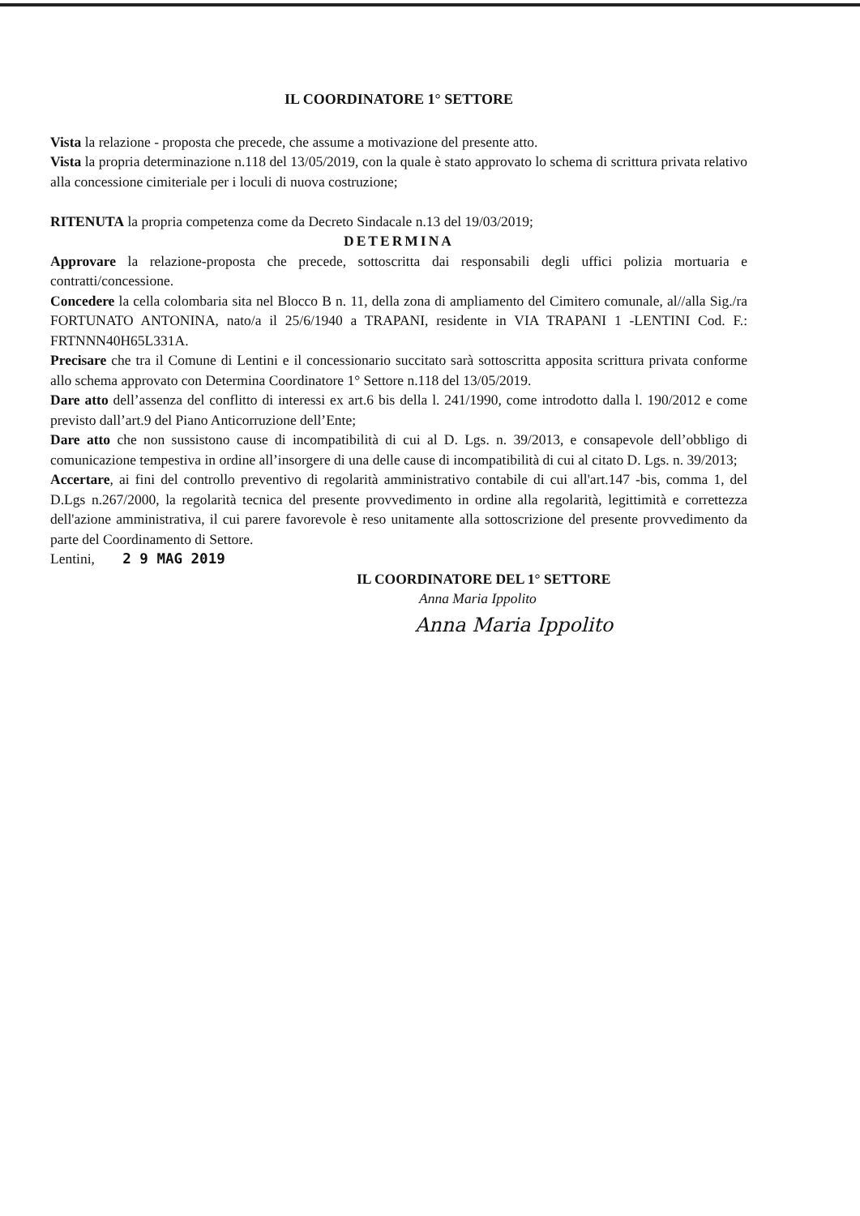IL COORDINATORE 1° SETTORE
Vista la relazione - proposta che precede, che assume a motivazione del presente atto.
Vista la propria determinazione n.118 del 13/05/2019, con la quale è stato approvato lo schema di scrittura privata relativo alla concessione cimiteriale per i loculi di nuova costruzione;
RITENUTA la propria competenza come da Decreto Sindacale n.13 del 19/03/2019;
DETERMINA
Approvare la relazione-proposta che precede, sottoscritta dai responsabili degli uffici polizia mortuaria e contratti/concessione.
Concedere la cella colombaria sita nel Blocco B n. 11, della zona di ampliamento del Cimitero comunale, al//alla Sig./ra FORTUNATO ANTONINA, nato/a il 25/6/1940 a TRAPANI, residente in VIA TRAPANI 1 -LENTINI Cod. F.: FRTNNN40H65L331A.
Precisare che tra il Comune di Lentini e il concessionario succitato sarà sottoscritta apposita scrittura privata conforme allo schema approvato con Determina Coordinatore 1° Settore n.118 del 13/05/2019.
Dare atto dell’assenza del conflitto di interessi ex art.6 bis della l. 241/1990, come introdotto dalla l. 190/2012 e come previsto dall’art.9 del Piano Anticorruzione dell’Ente;
Dare atto che non sussistono cause di incompatibilità di cui al D. Lgs. n. 39/2013, e consapevole dell’obbligo di comunicazione tempestiva in ordine all’insorgere di una delle cause di incompatibilità di cui al citato D. Lgs. n. 39/2013;
Accertare, ai fini del controllo preventivo di regolarità amministrativo contabile di cui all'art.147 -bis, comma 1, del D.Lgs n.267/2000, la regolarità tecnica del presente provvedimento in ordine alla regolarità, legittimità e correttezza dell'azione amministrativa, il cui parere favorevole è reso unitamente alla sottoscrizione del presente provvedimento da parte del Coordinamento di Settore.
Lentini, 2 9 MAG 2019
IL COORDINATORE DEL 1° SETTORE
Anna Maria Ippolito
Anna Maria Ippolito